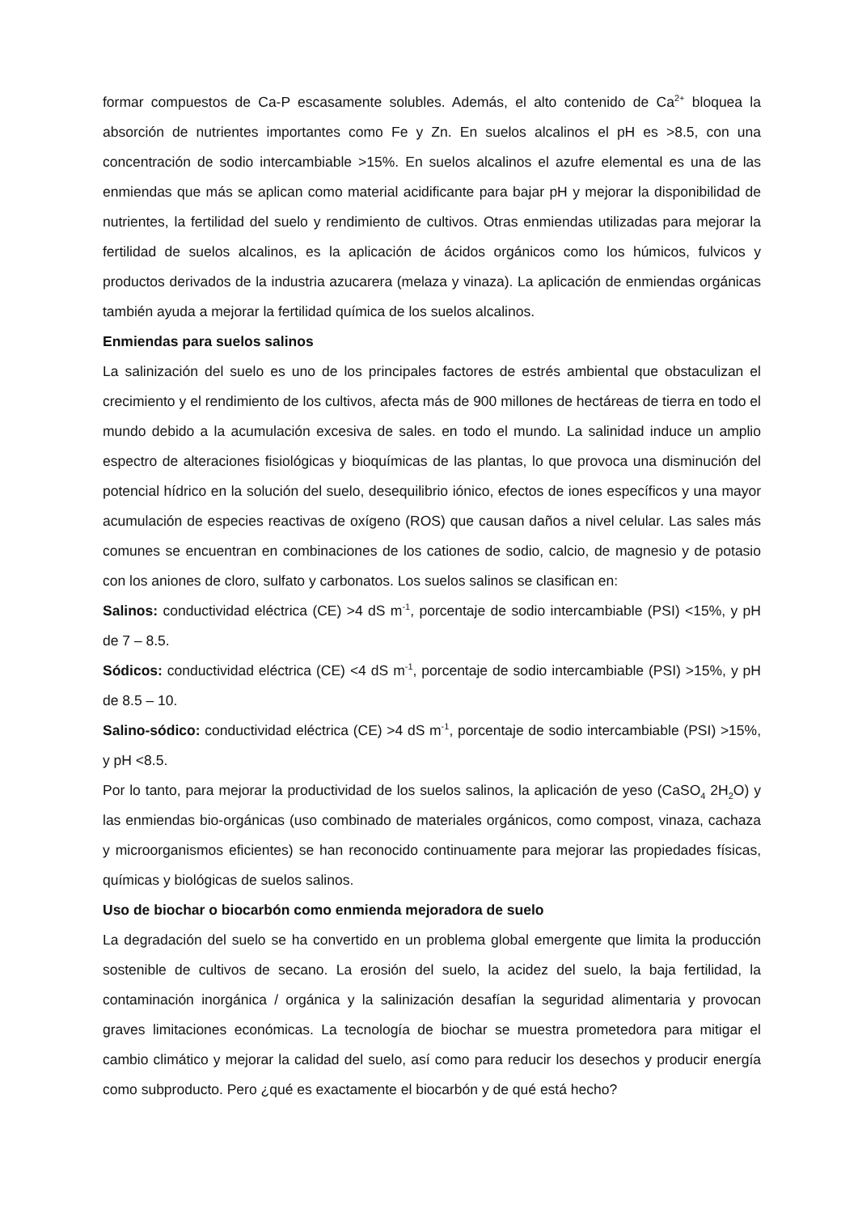formar compuestos de Ca-P escasamente solubles. Además, el alto contenido de Ca<sup>2+</sup> bloquea la absorción de nutrientes importantes como Fe y Zn. En suelos alcalinos el pH es >8.5, con una concentración de sodio intercambiable >15%. En suelos alcalinos el azufre elemental es una de las enmiendas que más se aplican como material acidificante para bajar pH y mejorar la disponibilidad de nutrientes, la fertilidad del suelo y rendimiento de cultivos. Otras enmiendas utilizadas para mejorar la fertilidad de suelos alcalinos, es la aplicación de ácidos orgánicos como los húmicos, fulvicos y productos derivados de la industria azucarera (melaza y vinaza). La aplicación de enmiendas orgánicas también ayuda a mejorar la fertilidad química de los suelos alcalinos.
Enmiendas para suelos salinos
La salinización del suelo es uno de los principales factores de estrés ambiental que obstaculizan el crecimiento y el rendimiento de los cultivos, afecta más de 900 millones de hectáreas de tierra en todo el mundo debido a la acumulación excesiva de sales. en todo el mundo. La salinidad induce un amplio espectro de alteraciones fisiológicas y bioquímicas de las plantas, lo que provoca una disminución del potencial hídrico en la solución del suelo, desequilibrio iónico, efectos de iones específicos y una mayor acumulación de especies reactivas de oxígeno (ROS) que causan daños a nivel celular. Las sales más comunes se encuentran en combinaciones de los cationes de sodio, calcio, de magnesio y de potasio con los aniones de cloro, sulfato y carbonatos. Los suelos salinos se clasifican en:
Salinos: conductividad eléctrica (CE) >4 dS m<sup>-1</sup>, porcentaje de sodio intercambiable (PSI) <15%, y pH de 7 – 8.5.
Sódicos: conductividad eléctrica (CE) <4 dS m<sup>-1</sup>, porcentaje de sodio intercambiable (PSI) >15%, y pH de 8.5 – 10.
Salino-sódico: conductividad eléctrica (CE) >4 dS m<sup>-1</sup>, porcentaje de sodio intercambiable (PSI) >15%, y pH <8.5.
Por lo tanto, para mejorar la productividad de los suelos salinos, la aplicación de yeso (CaSO<sub>4</sub> 2H<sub>2</sub>O) y las enmiendas bio-orgánicas (uso combinado de materiales orgánicos, como compost, vinaza, cachaza y microorganismos eficientes) se han reconocido continuamente para mejorar las propiedades físicas, químicas y biológicas de suelos salinos.
Uso de biochar o biocarbón como enmienda mejoradora de suelo
La degradación del suelo se ha convertido en un problema global emergente que limita la producción sostenible de cultivos de secano. La erosión del suelo, la acidez del suelo, la baja fertilidad, la contaminación inorgánica / orgánica y la salinización desafían la seguridad alimentaria y provocan graves limitaciones económicas. La tecnología de biochar se muestra prometedora para mitigar el cambio climático y mejorar la calidad del suelo, así como para reducir los desechos y producir energía como subproducto. Pero ¿qué es exactamente el biocarbón y de qué está hecho?